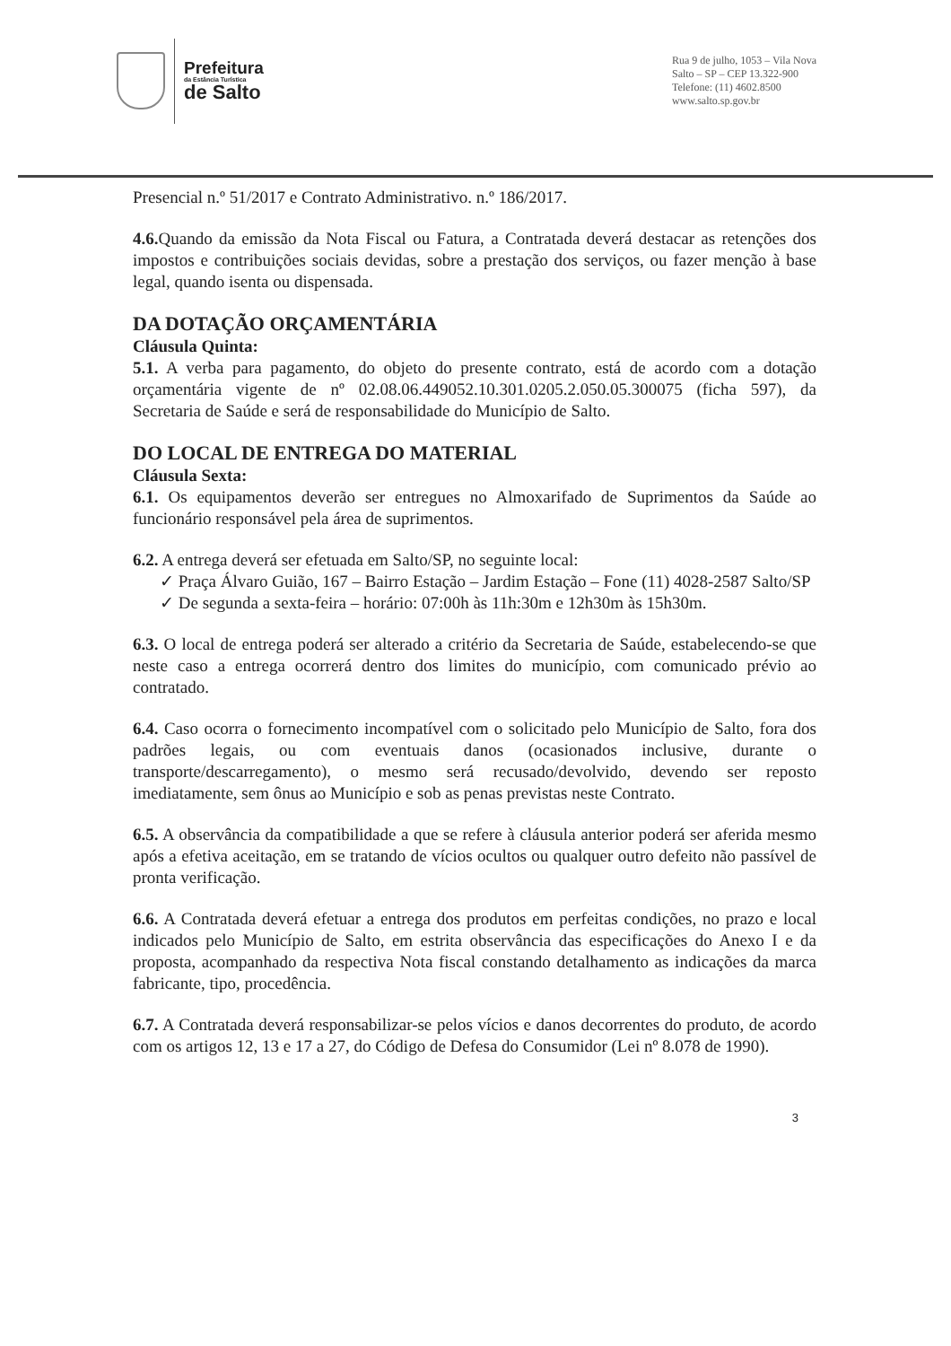Prefeitura
da Estância Turística
de Salto
Rua 9 de julho, 1053 – Vila Nova
Salto – SP – CEP 13.322-900
Telefone: (11) 4602.8500
www.salto.sp.gov.br
Presencial n.º 51/2017 e Contrato Administrativo. n.º 186/2017.
4.6. Quando da emissão da Nota Fiscal ou Fatura, a Contratada deverá destacar as retenções dos impostos e contribuições sociais devidas, sobre a prestação dos serviços, ou fazer menção à base legal, quando isenta ou dispensada.
DA DOTAÇÃO ORÇAMENTÁRIA
Cláusula Quinta:
5.1. A verba para pagamento, do objeto do presente contrato, está de acordo com a dotação orçamentária vigente de nº 02.08.06.449052.10.301.0205.2.050.05.300075 (ficha 597), da Secretaria de Saúde e será de responsabilidade do Município de Salto.
DO LOCAL DE ENTREGA DO MATERIAL
Cláusula Sexta:
6.1. Os equipamentos deverão ser entregues no Almoxarifado de Suprimentos da Saúde ao funcionário responsável pela área de suprimentos.
6.2. A entrega deverá ser efetuada em Salto/SP, no seguinte local:
✓ Praça Álvaro Guião, 167 – Bairro Estação – Jardim Estação – Fone (11) 4028-2587 Salto/SP
✓ De segunda a sexta-feira – horário: 07:00h às 11h:30m e 12h30m às 15h30m.
6.3. O local de entrega poderá ser alterado a critério da Secretaria de Saúde, estabelecendo-se que neste caso a entrega ocorrerá dentro dos limites do município, com comunicado prévio ao contratado.
6.4. Caso ocorra o fornecimento incompatível com o solicitado pelo Município de Salto, fora dos padrões legais, ou com eventuais danos (ocasionados inclusive, durante o transporte/descarregamento), o mesmo será recusado/devolvido, devendo ser reposto imediatamente, sem ônus ao Município e sob as penas previstas neste Contrato.
6.5. A observância da compatibilidade a que se refere à cláusula anterior poderá ser aferida mesmo após a efetiva aceitação, em se tratando de vícios ocultos ou qualquer outro defeito não passível de pronta verificação.
6.6. A Contratada deverá efetuar a entrega dos produtos em perfeitas condições, no prazo e local indicados pelo Município de Salto, em estrita observância das especificações do Anexo I e da proposta, acompanhado da respectiva Nota fiscal constando detalhamento as indicações da marca fabricante, tipo, procedência.
6.7. A Contratada deverá responsabilizar-se pelos vícios e danos decorrentes do produto, de acordo com os artigos 12, 13 e 17 a 27, do Código de Defesa do Consumidor (Lei nº 8.078 de 1990).
3